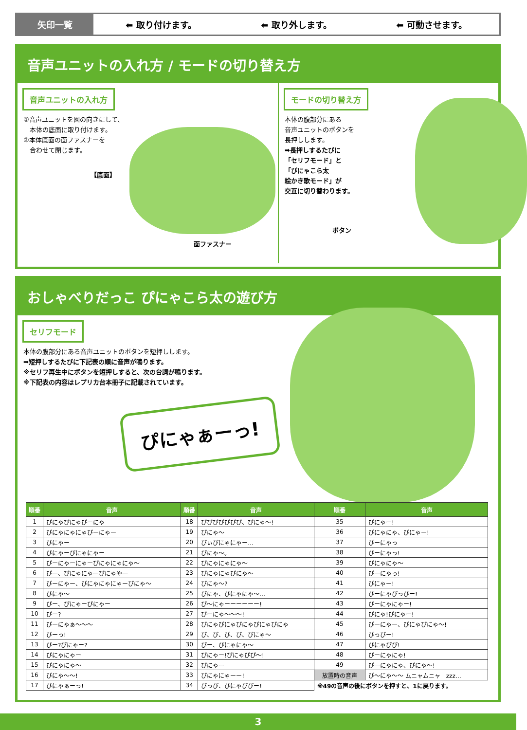矢印一覧
⬅ 取り付けます。 ⬅ 取り外します。 ⬅ 可動させます。
音声ユニットの入れ方 / モードの切り替え方
音声ユニットの入れ方
①音声ユニットを図の向きにして、
　本体の底面に取り付けます。
②本体底面の面ファスナーを
　合わせて閉じます。
【底面】
面ファスナー
モードの切り替え方
本体の腹部分にある
音声ユニットのボタンを
長押しします。
➡長押しするたびに
「セリフモード」と
「ぴにゃこら太
絵かき歌モード」が
交互に切り替わります。
ボタン
おしゃべりだっこ ぴにゃこら太の遊び方
セリフモード
本体の腹部分にある音声ユニットのボタンを短押しします。
➡短押しするたびに下記表の順に音声が鳴ります。
※セリフ再生中にボタンを短押しすると、次の台詞が鳴ります。
※下記表の内容はレプリカ台本冊子に記載されています。
ぴにゃぁーっ!
| 順番 | 音声 | 順番 | 音声 | 順番 | 音声 |
| --- | --- | --- | --- | --- | --- |
| 1 | ぴにゃぴにゃぴーにゃ | 18 | ぴぴぴぴぴぴぴ、ぴにゃ～! | 35 | ぴにゃー! |
| 2 | ぴにゃにゃにゃぴーにゃー | 19 | ぴにゃ～ | 36 | ぴにゃにゃ、ぴにゃー! |
| 3 | ぴにゃー | 20 | ぴぃぴにゃにゃー… | 37 | ぴーにゃっ |
| 4 | ぴにゃーぴにゃにゃー | 21 | ぴにゃ～。 | 38 | ぴーにゃっ! |
| 5 | ぴーにゃーにゃーぴにゃにゃにゃ～ | 22 | ぴにゃにゃにゃ～ | 39 | ぴにゃにゃ～ |
| 6 | ぴー、ぴにゃにゃーぴにゃやー | 23 | ぴにゃにゃぴにゃ～ | 40 | ぴーにゃっ! |
| 7 | ぴーにゃー、ぴにゃにゃにゃーぴにゃ～ | 24 | ぴにゃ～? | 41 | ぴにゃー! |
| 8 | ぴにゃ～ | 25 | ぴにゃ、ぴにゃにゃ～… | 42 | ぴーにゃぴっぴー! |
| 9 | ぴー、ぴにゃーぴにゃー | 26 | ぴ～にゃーーーーーー! | 43 | ぴーにゃにゃー! |
| 10 | ぴー? | 27 | ぴーにゃ～～～! | 44 | ぴにゃ!ぴにゃー! |
| 11 | ぴーにゃぁ～～～ | 28 | ぴにゃぴにゃぴにゃぴにゃぴにゃ | 45 | ぴーにゃー、ぴにゃぴにゃ～! |
| 12 | ぴーっ! | 29 | ぴ、ぴ、ぴ、ぴ、ぴにゃ～ | 46 | ぴっぴー! |
| 13 | ぴー?ぴにゃー? | 30 | ぴー、ぴにゃにゃ～ | 47 | ぴにゃぴぴ! |
| 14 | ぴにゃにゃー | 31 | ぴにゃー!ぴにゃぴぴ～! | 48 | ぴーにゃにゃ! |
| 15 | ぴにゃにゃ～ | 32 | ぴにゃー | 49 | ぴーにゃにゃ、ぴにゃ～! |
| 16 | ぴにゃ～～! | 33 | ぴにゃにゃーー! | 放置時の音声 | ぴ～にゃ～～ ムニャムニャ zzz… |
| 17 | ぴにゃぁーっ! | 34 | ぴっぴ、ぴにゃぴぴー! | ※49の音声の後にボタンを押すと、1に戻ります。 | |
3